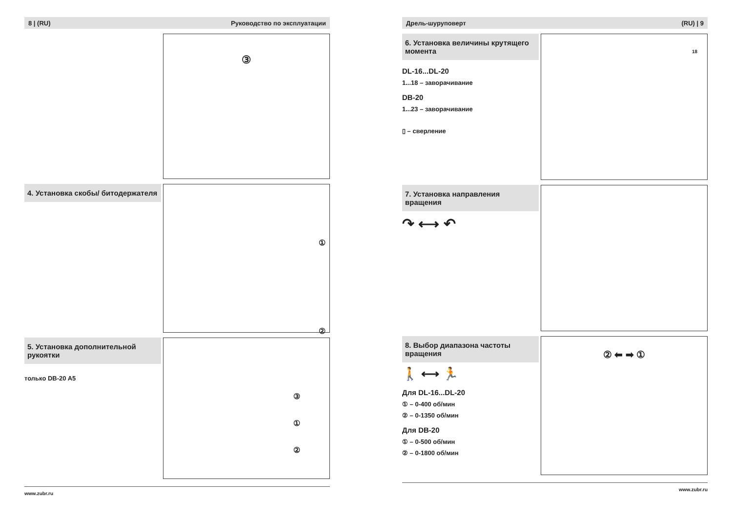8 | (RU) Руководство по эксплуатации
③
4. Установка скобы/ битодержателя
①
②
5. Установка дополнительной рукоятки
только DB-20 A5
③
①
②
www.zubr.ru
Дрель-шуруповерт (RU) | 9
6. Установка величины крутящего момента
DL-16...DL-20
1...18 – заворачивание
DB-20
1...23 – заворачивание
▯ – сверление
18
7. Установка направления вращения
↷ ⟷ ↶
8. Выбор диапазона частоты вращения
🚶 ⟷ 🏃
Для DL-16...DL-20
① – 0-400 об/мин
② – 0-1350 об/мин
Для DB-20
① – 0-500 об/мин
② – 0-1800 об/мин
② ⬅ ➡ ①
www.zubr.ru